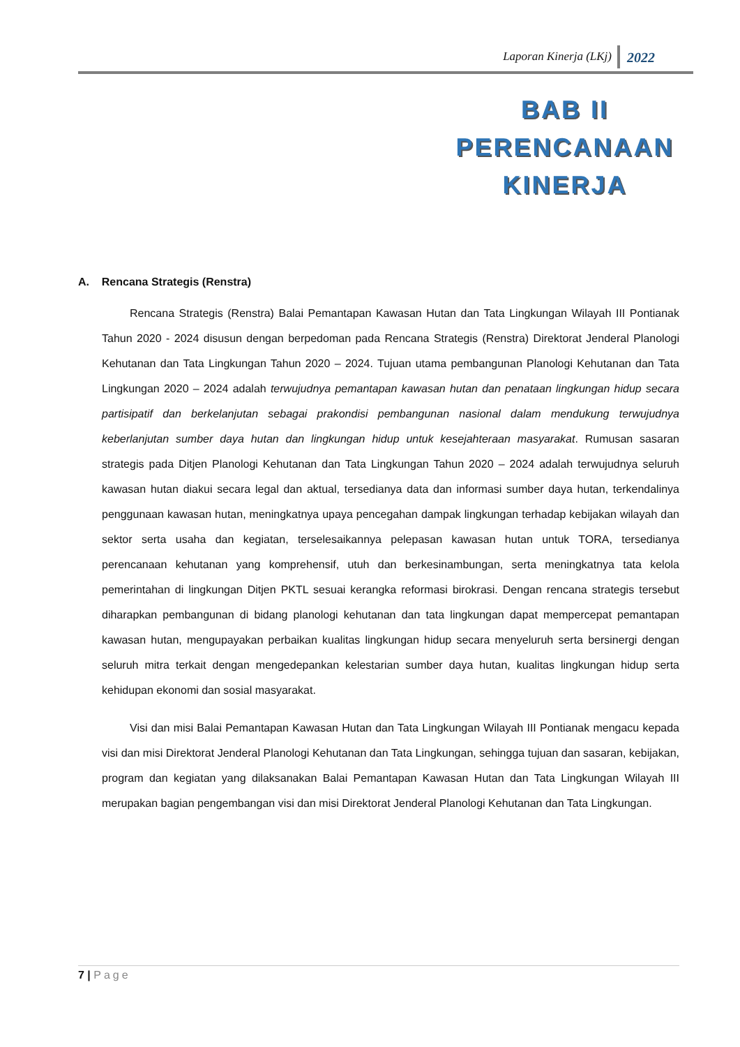Laporan Kinerja (LKj) 2022
BAB II
PERENCANAAN
KINERJA
A. Rencana Strategis (Renstra)
Rencana Strategis (Renstra) Balai Pemantapan Kawasan Hutan dan Tata Lingkungan Wilayah III Pontianak Tahun 2020 - 2024 disusun dengan berpedoman pada Rencana Strategis (Renstra) Direktorat Jenderal Planologi Kehutanan dan Tata Lingkungan Tahun 2020 – 2024. Tujuan utama pembangunan Planologi Kehutanan dan Tata Lingkungan 2020 – 2024 adalah terwujudnya pemantapan kawasan hutan dan penataan lingkungan hidup secara partisipatif dan berkelanjutan sebagai prakondisi pembangunan nasional dalam mendukung terwujudnya keberlanjutan sumber daya hutan dan lingkungan hidup untuk kesejahteraan masyarakat. Rumusan sasaran strategis pada Ditjen Planologi Kehutanan dan Tata Lingkungan Tahun 2020 – 2024 adalah terwujudnya seluruh kawasan hutan diakui secara legal dan aktual, tersedianya data dan informasi sumber daya hutan, terkendalinya penggunaan kawasan hutan, meningkatnya upaya pencegahan dampak lingkungan terhadap kebijakan wilayah dan sektor serta usaha dan kegiatan, terselesaikannya pelepasan kawasan hutan untuk TORA, tersedianya perencanaan kehutanan yang komprehensif, utuh dan berkesinambungan, serta meningkatnya tata kelola pemerintahan di lingkungan Ditjen PKTL sesuai kerangka reformasi birokrasi. Dengan rencana strategis tersebut diharapkan pembangunan di bidang planologi kehutanan dan tata lingkungan dapat mempercepat pemantapan kawasan hutan, mengupayakan perbaikan kualitas lingkungan hidup secara menyeluruh serta bersinergi dengan seluruh mitra terkait dengan mengedepankan kelestarian sumber daya hutan, kualitas lingkungan hidup serta kehidupan ekonomi dan sosial masyarakat.
Visi dan misi Balai Pemantapan Kawasan Hutan dan Tata Lingkungan Wilayah III Pontianak mengacu kepada visi dan misi Direktorat Jenderal Planologi Kehutanan dan Tata Lingkungan, sehingga tujuan dan sasaran, kebijakan, program dan kegiatan yang dilaksanakan Balai Pemantapan Kawasan Hutan dan Tata Lingkungan Wilayah III merupakan bagian pengembangan visi dan misi Direktorat Jenderal Planologi Kehutanan dan Tata Lingkungan.
7 | Page